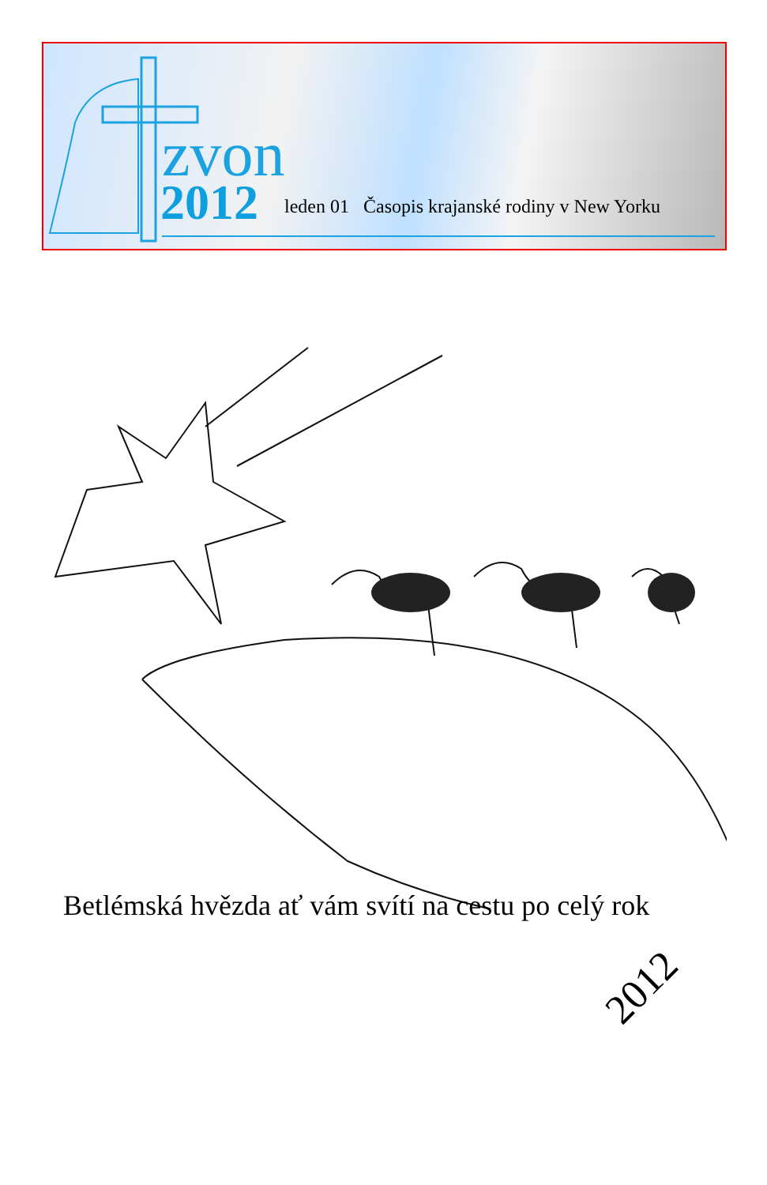zvon
2012
leden 01 Časopis krajanské rodiny v New Yorku
Betlémská hvězda ať vám svítí na cestu po celý rok
2012